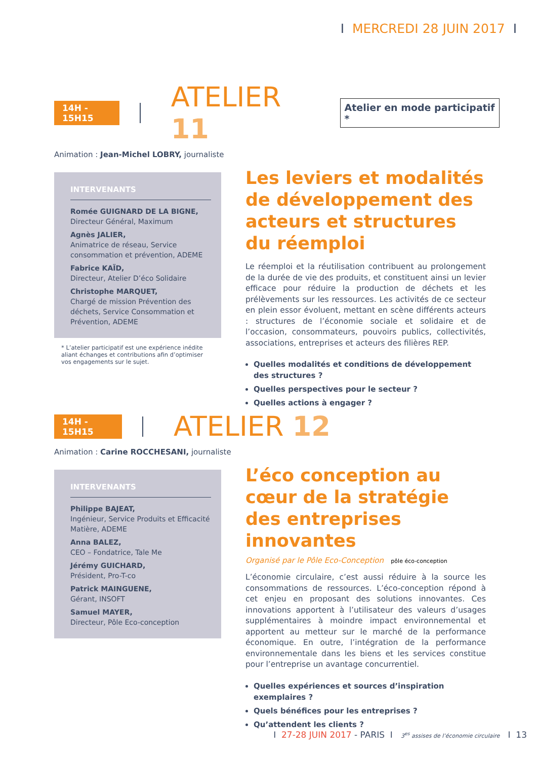I MERCREDI 28 JUIN 2017 I
14H - 15H15
ATELIER 11
Atelier en mode participatif *
Animation : Jean-Michel LOBRY, journaliste
INTERVENANTS
Romée GUIGNARD DE LA BIGNE,
Directeur Général, Maximum
Agnès JALIER,
Animatrice de réseau, Service consommation et prévention, ADEME
Fabrice KAÏD,
Directeur, Atelier D’éco Solidaire
Christophe MARQUET,
Chargé de mission Prévention des déchets, Service Consommation et Prévention, ADEME
* L’atelier participatif est une expérience inédite aliant échanges et contributions afin d’optimiser vos engagements sur le sujet.
Les leviers et modalités de développement des acteurs et structures du réemploi
Le réemploi et la réutilisation contribuent au prolongement de la durée de vie des produits, et constituent ainsi un levier efficace pour réduire la production de déchets et les prélèvements sur les ressources. Les activités de ce secteur en plein essor évoluent, mettant en scène différents acteurs : structures de l’économie sociale et solidaire et de l’occasion, consommateurs, pouvoirs publics, collectivités, associations, entreprises et acteurs des filières REP.
Quelles modalités et conditions de développement des structures ?
Quelles perspectives pour le secteur ?
Quelles actions à engager ?
14H - 15H15
ATELIER 12
Animation : Carine ROCCHESANI, journaliste
INTERVENANTS
Philippe BAJEAT,
Ingénieur, Service Produits et Efficacité Matière, ADEME
Anna BALEZ,
CEO – Fondatrice, Tale Me
Jérémy GUICHARD,
Président, Pro-T-co
Patrick MAINGUENE,
Gérant, INSOFT
Samuel MAYER,
Directeur, Pôle Eco-conception
L’éco conception au cœur de la stratégie des entreprises innovantes
Organisé par le Pôle Eco-Conception pôle éco-conception
L’économie circulaire, c’est aussi réduire à la source les consommations de ressources. L’éco-conception répond à cet enjeu en proposant des solutions innovantes. Ces innovations apportent à l’utilisateur des valeurs d’usages supplémentaires à moindre impact environnemental et apportent au metteur sur le marché de la performance économique. En outre, l’intégration de la performance environnementale dans les biens et les services constitue pour l’entreprise un avantage concurrentiel.
Quelles expériences et sources d’inspiration exemplaires ?
Quels bénéfices pour les entreprises ?
Qu’attendent les clients ?
I 27-28 JUIN 2017 - PARIS I 3<sup>es</sup> assises de l’économie circulaire I 13